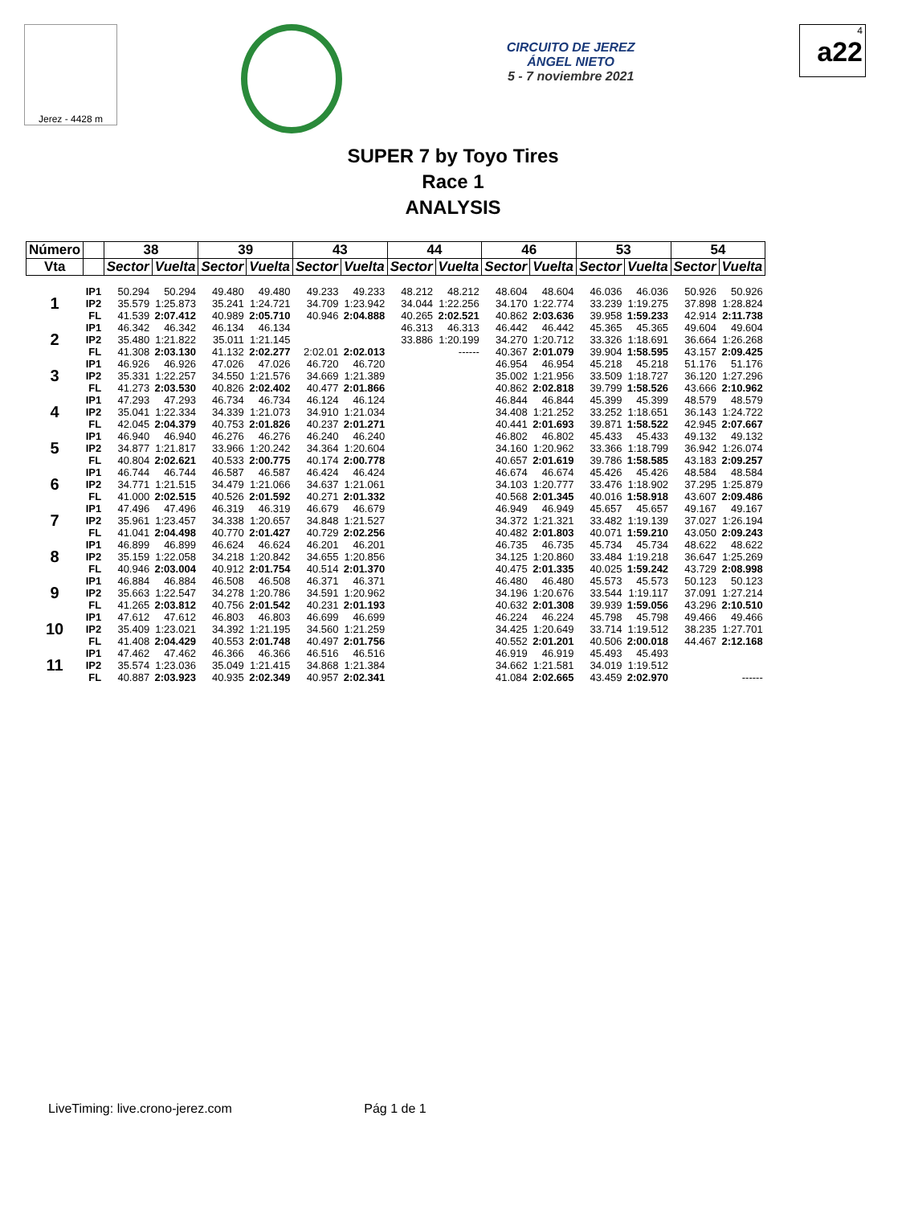Jerez - 4428 m
CIRCUITO DE JEREZ
ÁNGEL NIETO
5 - 7 noviembre 2021
4
a22
SUPER 7 by Toyo Tires
Race 1
ANALYSIS
| Número | | 38 | | 39 | | 43 | | 44 | | 46 | | 53 | | 54 | |
| --- | --- | --- | --- | --- | --- | --- | --- | --- | --- | --- | --- | --- | --- | --- | --- |
| Vta | | Sector | Vuelta | Sector | Vuelta | Sector | Vuelta | Sector | Vuelta | Sector | Vuelta | Sector | Vuelta | Sector | Vuelta |
| 1 | IP1 | 50.294 | 50.294 | 49.480 | 49.480 | 49.233 | 49.233 | 48.212 | 48.212 | 48.604 | 48.604 | 46.036 | 46.036 | 50.926 | 50.926 |
| | IP2 | 35.579 | 1:25.873 | 35.241 | 1:24.721 | 34.709 | 1:23.942 | 34.044 | 1:22.256 | 34.170 | 1:22.774 | 33.239 | 1:19.275 | 37.898 | 1:28.824 |
| | FL | 41.539 | 2:07.412 | 40.989 | 2:05.710 | 40.946 | 2:04.888 | 40.265 | 2:02.521 | 40.862 | 2:03.636 | 39.958 | 1:59.233 | 42.914 | 2:11.738 |
| 2 | IP1 | 46.342 | 46.342 | 46.134 | 46.134 | | | 46.313 | 46.313 | 46.442 | 46.442 | 45.365 | 45.365 | 49.604 | 49.604 |
| | IP2 | 35.480 | 1:21.822 | 35.011 | 1:21.145 | | | 33.886 | 1:20.199 | 34.270 | 1:20.712 | 33.326 | 1:18.691 | 36.664 | 1:26.268 |
| | FL | 41.308 | 2:03.130 | 41.132 | 2:02.277 | 2:02.01 | 2:02.013 | | ------ | 40.367 | 2:01.079 | 39.904 | 1:58.595 | 43.157 | 2:09.425 |
| 3 | IP1 | 46.926 | 46.926 | 47.026 | 47.026 | 46.720 | 46.720 | | | 46.954 | 46.954 | 45.218 | 45.218 | 51.176 | 51.176 |
| | IP2 | 35.331 | 1:22.257 | 34.550 | 1:21.576 | 34.669 | 1:21.389 | | | 35.002 | 1:21.956 | 33.509 | 1:18.727 | 36.120 | 1:27.296 |
| | FL | 41.273 | 2:03.530 | 40.826 | 2:02.402 | 40.477 | 2:01.866 | | | 40.862 | 2:02.818 | 39.799 | 1:58.526 | 43.666 | 2:10.962 |
| 4 | IP1 | 47.293 | 47.293 | 46.734 | 46.734 | 46.124 | 46.124 | | | 46.844 | 46.844 | 45.399 | 45.399 | 48.579 | 48.579 |
| | IP2 | 35.041 | 1:22.334 | 34.339 | 1:21.073 | 34.910 | 1:21.034 | | | 34.408 | 1:21.252 | 33.252 | 1:18.651 | 36.143 | 1:24.722 |
| | FL | 42.045 | 2:04.379 | 40.753 | 2:01.826 | 40.237 | 2:01.271 | | | 40.441 | 2:01.693 | 39.871 | 1:58.522 | 42.945 | 2:07.667 |
| 5 | IP1 | 46.940 | 46.940 | 46.276 | 46.276 | 46.240 | 46.240 | | | 46.802 | 46.802 | 45.433 | 45.433 | 49.132 | 49.132 |
| | IP2 | 34.877 | 1:21.817 | 33.966 | 1:20.242 | 34.364 | 1:20.604 | | | 34.160 | 1:20.962 | 33.366 | 1:18.799 | 36.942 | 1:26.074 |
| | FL | 40.804 | 2:02.621 | 40.533 | 2:00.775 | 40.174 | 2:00.778 | | | 40.657 | 2:01.619 | 39.786 | 1:58.585 | 43.183 | 2:09.257 |
| 6 | IP1 | 46.744 | 46.744 | 46.587 | 46.587 | 46.424 | 46.424 | | | 46.674 | 46.674 | 45.426 | 45.426 | 48.584 | 48.584 |
| | IP2 | 34.771 | 1:21.515 | 34.479 | 1:21.066 | 34.637 | 1:21.061 | | | 34.103 | 1:20.777 | 33.476 | 1:18.902 | 37.295 | 1:25.879 |
| | FL | 41.000 | 2:02.515 | 40.526 | 2:01.592 | 40.271 | 2:01.332 | | | 40.568 | 2:01.345 | 40.016 | 1:58.918 | 43.607 | 2:09.486 |
| 7 | IP1 | 47.496 | 47.496 | 46.319 | 46.319 | 46.679 | 46.679 | | | 46.949 | 46.949 | 45.657 | 45.657 | 49.167 | 49.167 |
| | IP2 | 35.961 | 1:23.457 | 34.338 | 1:20.657 | 34.848 | 1:21.527 | | | 34.372 | 1:21.321 | 33.482 | 1:19.139 | 37.027 | 1:26.194 |
| | FL | 41.041 | 2:04.498 | 40.770 | 2:01.427 | 40.729 | 2:02.256 | | | 40.482 | 2:01.803 | 40.071 | 1:59.210 | 43.050 | 2:09.243 |
| 8 | IP1 | 46.899 | 46.899 | 46.624 | 46.624 | 46.201 | 46.201 | | | 46.735 | 46.735 | 45.734 | 45.734 | 48.622 | 48.622 |
| | IP2 | 35.159 | 1:22.058 | 34.218 | 1:20.842 | 34.655 | 1:20.856 | | | 34.125 | 1:20.860 | 33.484 | 1:19.218 | 36.647 | 1:25.269 |
| | FL | 40.946 | 2:03.004 | 40.912 | 2:01.754 | 40.514 | 2:01.370 | | | 40.475 | 2:01.335 | 40.025 | 1:59.242 | 43.729 | 2:08.998 |
| 9 | IP1 | 46.884 | 46.884 | 46.508 | 46.508 | 46.371 | 46.371 | | | 46.480 | 46.480 | 45.573 | 45.573 | 50.123 | 50.123 |
| | IP2 | 35.663 | 1:22.547 | 34.278 | 1:20.786 | 34.591 | 1:20.962 | | | 34.196 | 1:20.676 | 33.544 | 1:19.117 | 37.091 | 1:27.214 |
| | FL | 41.265 | 2:03.812 | 40.756 | 2:01.542 | 40.231 | 2:01.193 | | | 40.632 | 2:01.308 | 39.939 | 1:59.056 | 43.296 | 2:10.510 |
| 10 | IP1 | 47.612 | 47.612 | 46.803 | 46.803 | 46.699 | 46.699 | | | 46.224 | 46.224 | 45.798 | 45.798 | 49.466 | 49.466 |
| | IP2 | 35.409 | 1:23.021 | 34.392 | 1:21.195 | 34.560 | 1:21.259 | | | 34.425 | 1:20.649 | 33.714 | 1:19.512 | 38.235 | 1:27.701 |
| | FL | 41.408 | 2:04.429 | 40.553 | 2:01.748 | 40.497 | 2:01.756 | | | 40.552 | 2:01.201 | 40.506 | 2:00.018 | 44.467 | 2:12.168 |
| 11 | IP1 | 47.462 | 47.462 | 46.366 | 46.366 | 46.516 | 46.516 | | | 46.919 | 46.919 | 45.493 | 45.493 | | |
| | IP2 | 35.574 | 1:23.036 | 35.049 | 1:21.415 | 34.868 | 1:21.384 | | | 34.662 | 1:21.581 | 34.019 | 1:19.512 | | |
| | FL | 40.887 | 2:03.923 | 40.935 | 2:02.349 | 40.957 | 2:02.341 | | | 41.084 | 2:02.665 | 43.459 | 2:02.970 | | ------ |
LiveTiming: live.crono-jerez.com Pág 1 de 1